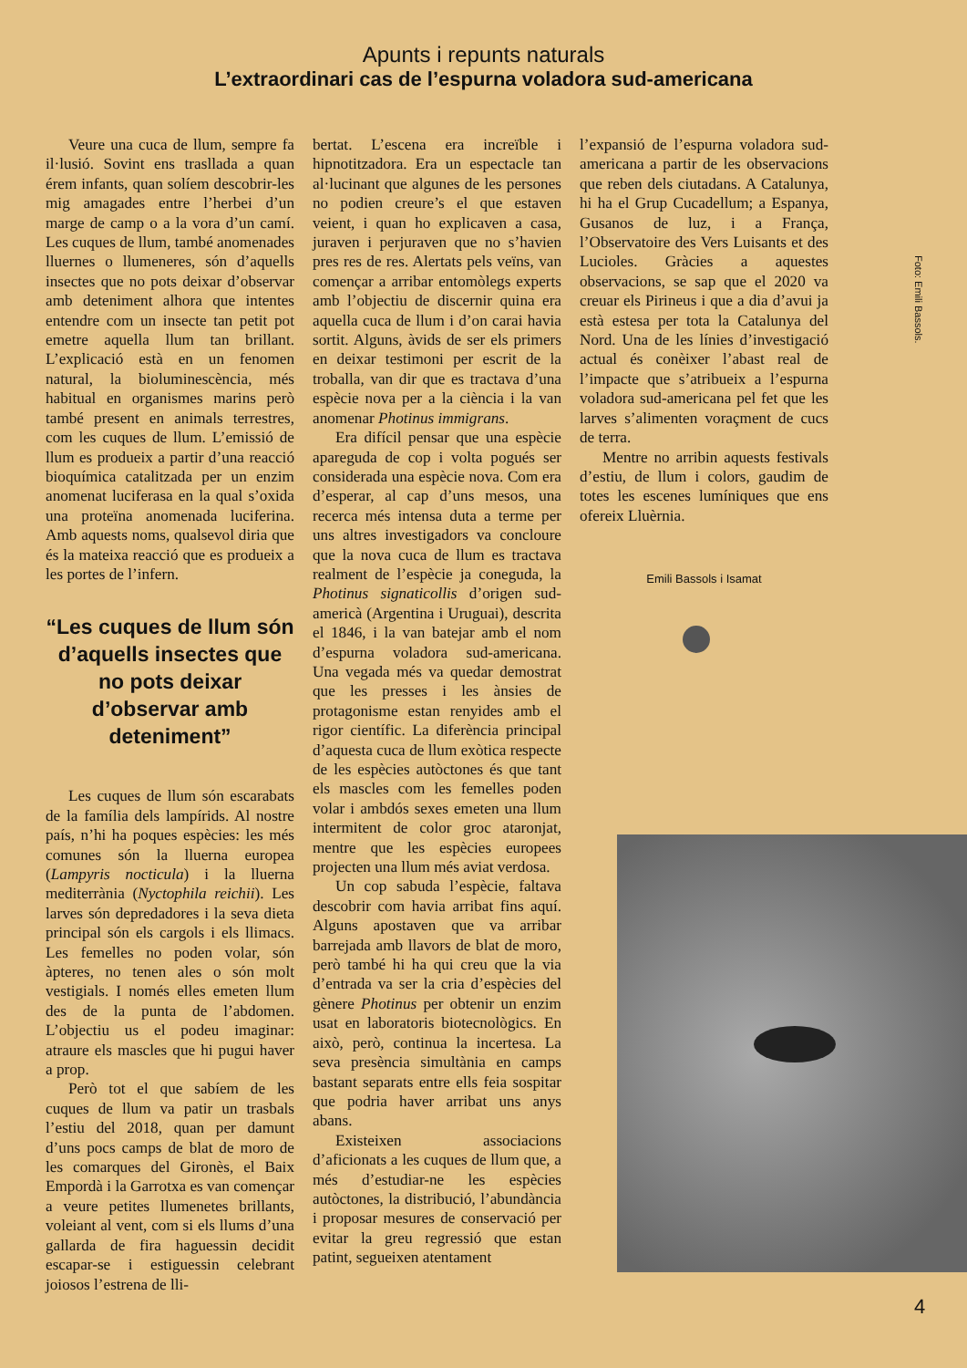Apunts i repunts naturals
L’extraordinari cas de l’espurna voladora sud-americana
Veure una cuca de llum, sempre fa il·lusió. Sovint ens trasllada a quan érem infants, quan solíem descobrir-les mig amagades entre l’herbei d’un marge de camp o a la vora d’un camí. Les cuques de llum, també anomenades lluernes o llumeneres, són d’aquells insectes que no pots deixar d’observar amb deteniment alhora que intentes entendre com un insecte tan petit pot emetre aquella llum tan brillant. L’explicació està en un fenomen natural, la bioluminescència, més habitual en organismes marins però també present en animals terrestres, com les cuques de llum. L’emissió de llum es produeix a partir d’una reacció bioquímica catalitzada per un enzim anomenat luciferasa en la qual s’oxida una proteïna anomenada luciferina. Amb aquests noms, qualsevol diria que és la mateixa reacció que es produeix a les portes de l’infern.
“Les cuques de llum són d’aquells insectes que no pots deixar d’observar amb deteniment”
Les cuques de llum són escarabats de la família dels lampírids. Al nostre país, n’hi ha poques espècies: les més comunes són la lluerna europea (Lampyris nocticula) i la lluerna mediterrània (Nyctophila reichii). Les larves són depredadores i la seva dieta principal són els cargols i els llimacs. Les femelles no poden volar, són àpteres, no tenen ales o són molt vestigials. I només elles emeten llum des de la punta de l’abdomen. L’objectiu us el podeu imaginar: atraure els mascles que hi pugui haver a prop.
Però tot el que sabíem de les cuques de llum va patir un trasbals l’estiu del 2018, quan per damunt d’uns pocs camps de blat de moro de les comarques del Gironès, el Baix Empordà i la Garrotxa es van començar a veure petites llumenetes brillants, voleiant al vent, com si els llums d’una gallarda de fira haguessin decidit escapar-se i estiguessin celebrant joiosos l’estrena de lli-
bertat. L’escena era increïble i hipnotitzadora. Era un espectacle tan al·lucinant que algunes de les persones no podien creure’s el que estaven veient, i quan ho explicaven a casa, juraven i perjuraven que no s’havien pres res de res. Alertats pels veïns, van començar a arribar entomòlegs experts amb l’objectiu de discernir quina era aquella cuca de llum i d’on carai havia sortit. Alguns, àvids de ser els primers en deixar testimoni per escrit de la troballa, van dir que es tractava d’una espècie nova per a la ciència i la van anomenar Photinus immigrans.
Era difícil pensar que una espècie apareguda de cop i volta pogués ser considerada una espècie nova. Com era d’esperar, al cap d’uns mesos, una recerca més intensa duta a terme per uns altres investigadors va concloure que la nova cuca de llum es tractava realment de l’espècie ja coneguda, la Photinus signaticollis d’origen sud-americà (Argentina i Uruguai), descrita el 1846, i la van batejar amb el nom d’espurna voladora sud-americana. Una vegada més va quedar demostrat que les presses i les ànsies de protagonisme estan renyides amb el rigor científic. La diferència principal d’aquesta cuca de llum exòtica respecte de les espècies autòctones és que tant els mascles com les femelles poden volar i ambdós sexes emeten una llum intermitent de color groc ataronjat, mentre que les espècies europees projecten una llum més aviat verdosa.
Un cop sabuda l’espècie, faltava descobrir com havia arribat fins aquí. Alguns apostaven que va arribar barrejada amb llavors de blat de moro, però també hi ha qui creu que la via d’entrada va ser la cria d’espècies del gènere Photinus per obtenir un enzim usat en laboratoris biotecnològics. En això, però, continua la incertesa. La seva presència simultània en camps bastant separats entre ells feia sospitar que podria haver arribat uns anys abans.
Existeixen associacions d’aficionats a les cuques de llum que, a més d’estudiar-ne les espècies autòctones, la distribució, l’abundància i proposar mesures de conservació per evitar la greu regressió que estan patint, segueixen atentament
l’expansió de l’espurna voladora sud-americana a partir de les observacions que reben dels ciutadans. A Catalunya, hi ha el Grup Cucadellum; a Espanya, Gusanos de luz, i a França, l’Observatoire des Vers Luisants et des Lucioles. Gràcies a aquestes observacions, se sap que el 2020 va creuar els Pirineus i que a dia d’avui ja està estesa per tota la Catalunya del Nord. Una de les línies d’investigació actual és conèixer l’abast real de l’impacte que s’atribueix a l’espurna voladora sud-americana pel fet que les larves s’alimenten voraçment de cucs de terra.
Mentre no arribin aquests festivals d’estiu, de llum i colors, gaudim de totes les escenes lumíniques que ens ofereix Lluèrnia.
Emili Bassols i Isamat
Foto: Emili Bassols.
4